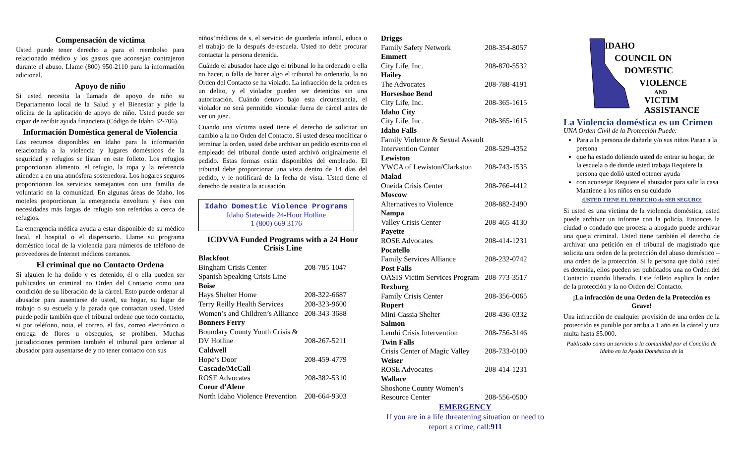Compensación de víctima
Usted puede tener derecho a para el reembolso para relacionado médico y los gastos que aconsejan contrajeron durante el abuso. Llame (800) 950-2110 para la información adicional.
Apoyo de niño
Si usted necesita la llamada de apoyo de niño su Departamento local de la Salud y el Bienestar y pide la oficina de la aplicación de apoyo de niño. Usted puede ser capaz de recibir ayuda financiera (Código de Idaho 32-706).
Información Doméstica general de Violencia
Los recursos disponibles en Idaho para la información relacionada a la violencia y lugares domésticos de la seguridad y refugios se listan en este folleto. Los refugios proporcionan alimento, el refugio, la ropa y la referencia atienden a en una atmósfera sostenedora. Los hogares seguros proporcionan los servicios semejantes con una familia de voluntario en la comunidad. En algunas áreas de Idaho, los moteles proporcionan la emergencia envoltura y ésos con necesidades más largas de refugio son referidos a cerca de refugios.
La emergencia médica ayuda a estar disponible de su médico local, el hospital o el dispensario. Llame su programa doméstico local de la violencia para números de teléfono de proveedores de Internet médicos cercanos.
El criminal que no Contacto Ordena
Si alguien le ha dolido y es detenido, él o ella pueden ser publicados un criminal no Orden del Contacto como una condición de su liberación de la cárcel. Esto puede ordenar al abusador para ausentarse de usted, su hogar, su lugar de trabajo o su escuela y la parada que contactan usted. Usted puede pedir también que el tribunal ordene que todo contacto, si por teléfono, nota, el correo, el fax, correo electrónico o entrega de flores u obsequios, se prohiben. Muchas jurisdicciones permiten también el tribunal para ordenar al abusador para ausentarse de y no tener contacto con sus
niños’médicos de s, el servicio de guardería infantil, educa o el trabajo de la después de-escuela. Usted no debe procurar contactar la persona detenida.
Cuándo el abusador hace algo el tribunal lo ha ordenado o ella no hacer, o falla de hacer algo el tribunal ha ordenado, la no Orden del Contacto se ha violado. La infracción de la orden es un delito, y el violador pueden ser detenidos sin una autorización. Cuándo detuvo bajo esta circunstancia, el violador no será permitido vincular fuera de cárcel antes de ver un juez.
Cuando una víctima usted tiene el derecho de solicitar un cambio a la no Orden del Contacto. Si usted desea modificar o terminar la orden, usted debe archivar un pedido escrito con el empleado del tribunal donde usted archivó originalmente el pedido. Estas formas están disponibles del empleado. El tribunal debe proporcionar una vista dentro de 14 días del pedido, y le notificará de la fecha de vista. Usted tiene el derecho de asistir a la acusación.
Idaho Domestic Violence Programs
Idaho Statewide 24-Hour Hotline
1 (800) 669 3176
ICDVVA Funded Programs with a 24 Hour Crisis Line
| Blackfoot | |
| Bingham Crisis Center | 208-785-1047 |
| Spanish Speaking Crisis Line | |
| Boise | |
| Hays Shelter Home | 208-322-6687 |
| Terry Reilly Health Services | 208-323-9600 |
| Women’s and Children’s Alliance | 208-343-3688 |
| Bonners Ferry | |
| Boundary County Youth Crisis & | |
| DV Hotline | 208-267-5211 |
| Caldwell | |
| Hope’s Door | 208-459-4779 |
| Cascade/McCall | |
| ROSE Advocates | 208-382-5310 |
| Coeur d’Alene | |
| North Idaho Violence Prevention | 208-664-9303 |
| Driggs | |
| Family Safety Network | 208-354-8057 |
| Emmett | |
| City Life, Inc. | 208-870-5532 |
| Hailey | |
| The Advocates | 208-788-4191 |
| Horseshoe Bend | |
| City Life, Inc. | 208-365-1615 |
| Idaho City | |
| City Life, Inc. | 208-365-1615 |
| Idaho Falls | |
| Family Violence & Sexual Assault | |
| Intervention Center | 208-529-4352 |
| Lewiston | |
| YWCA of Lewiston/Clarkston | 208-743-1535 |
| Malad | |
| Oneida Crisis Center | 208-766-4412 |
| Moscow | |
| Alternatives to Violence | 208-882-2490 |
| Nampa | |
| Valley Crisis Center | 208-465-4130 |
| Payette | |
| ROSE Advocates | 208-414-1231 |
| Pocatello | |
| Family Services Alliance | 208-232-0742 |
| Post Falls | |
| OASIS Victim Services Program | 208-773-3517 |
| Rexburg | |
| Family Crisis Center | 208-356-0065 |
| Rupert | |
| Mini-Cassia Shelter | 208-436-0332 |
| Salmon | |
| Lemhi Crisis Intervention | 208-756-3146 |
| Twin Falls | |
| Crisis Center of Magic Valley | 208-733-0100 |
| Weiser | |
| ROSE Advocates | 208-414-1231 |
| Wallace | |
| Shoshone County Women’s | |
| Resource Center | 208-556-0500 |
EMERGENCY
If you are in a life threatening situation or need to report a crime, call:911
IDAHO
COUNCIL ON
DOMESTIC
VIOLENCE
AND
VICTIM
ASSISTANCE
La Violencia doméstica es un Crimen
UNA Orden Civil de la Protección Puede:
Para a la persona de dañarle y/o sus niños Paran a la persona
que ha estado doliendo usted de entrar su hogar, de la escuela o de donde usted trabaja Requiere la persona que dolió usted obtener ayuda
con aconsejar Requiere el abusador para salir la casa Mantiene a los niños en su cuidado
¡USTED TIENE EL DERECHO de SER SEGURO!
Si usted es una víctima de la violencia doméstica, usted puede archivar un informe con la policía. Entonces la ciudad o condado que procesa a abogado puede archivar una queja criminal. Usted tiene también el derecho de archivar una petición en el tribunal de magistrado que solicita una orden de la protección del abuso doméstico – una orden de la protección. Si la persona que dolió usted es detenida, ellos pueden ser publicados una no Orden del Contacto cuando liberado. Este folleto explica la orden de la protección y la no Orden del Contacto.
¡La infracción de una Orden de la Protección es Grave!
Una infracción de cualquier provisión de una orden de la protección es punible por arriba a 1 año en la cárcel y una multa hasta $5.000.
Publicado como un servicio a la comunidad por el Concilio de Idaho en la Ayuda Doméstica de la